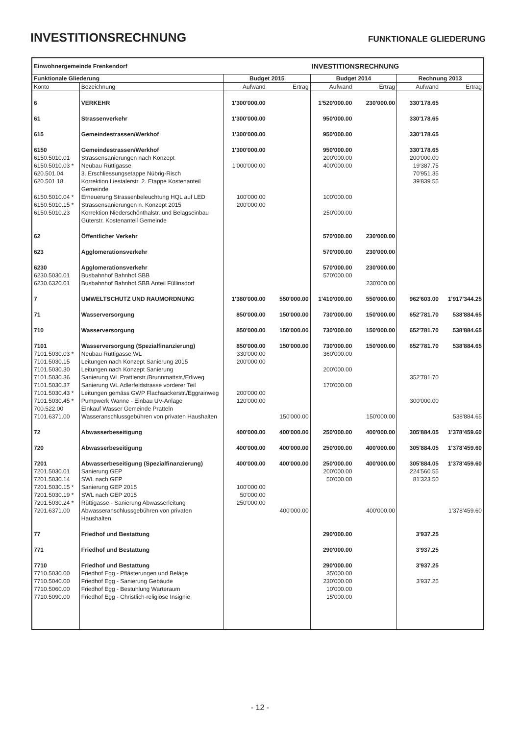INVESTITIONSRECHNUNG
FUNKTIONALE GLIEDERUNG
| Einwohnergemeinde Frenkendorf | | | | INVESTITIONSRECHNUNG | | | |
| Funktionale Gliederung | | Budget 2015 | | Budget 2014 | | Rechnung 2013 | |
| Konto | Bezeichnung | Aufwand | Ertrag | Aufwand | Ertrag | Aufwand | Ertrag |
| 6 | VERKEHR | 1'300'000.00 | | 1'520'000.00 | 230'000.00 | 330'178.65 | |
| 61 | Strassenverkehr | 1'300'000.00 | | 950'000.00 | | 330'178.65 | |
| 615 | Gemeindestrassen/Werkhof | 1'300'000.00 | | 950'000.00 | | 330'178.65 | |
| 6150 | Gemeindestrassen/Werkhof | 1'300'000.00 | | 950'000.00 | | 330'178.65 | |
| 6150.5010.01 | Strassensanierungen nach Konzept | | | 200'000.00 | | 200'000.00 | |
| 6150.5010.03 * | Neubau Rüttigasse | 1'000'000.00 | | 400'000.00 | | 19'387.75 | |
| 620.501.04 | 3. Erschliessungsetappe Nübrig-Risch | | | | | 70'951.35 | |
| 620.501.18 | Korrektion Liestalerstr. 2. Etappe Kostenanteil Gemeinde | | | | | 39'839.55 | |
| 6150.5010.04 * | Erneuerung Strassenbeleuchtung HQL auf LED | 100'000.00 | | 100'000.00 | | | |
| 6150.5010.15 * | Strassensanierungen n. Konzept 2015 | 200'000.00 | | | | | |
| 6150.5010.23 | Korrektion Niederschönthalstr. und Belagseinbau Güterstr. Kostenanteil Gemeinde | | | 250'000.00 | | | |
| 62 | Öffentlicher Verkehr | | | 570'000.00 | 230'000.00 | | |
| 623 | Agglomerationsverkehr | | | 570'000.00 | 230'000.00 | | |
| 6230 | Agglomerationsverkehr | | | 570'000.00 | 230'000.00 | | |
| 6230.5030.01 | Busbahnhof Bahnhof SBB | | | 570'000.00 | | | |
| 6230.6320.01 | Busbahnhof Bahnhof SBB Anteil Füllinsdorf | | | | 230'000.00 | | |
| 7 | UMWELTSCHUTZ UND RAUMORDNUNG | 1'380'000.00 | 550'000.00 | 1'410'000.00 | 550'000.00 | 962'603.00 | 1'917'344.25 |
| 71 | Wasserversorgung | 850'000.00 | 150'000.00 | 730'000.00 | 150'000.00 | 652'781.70 | 538'884.65 |
| 710 | Wasserversorgung | 850'000.00 | 150'000.00 | 730'000.00 | 150'000.00 | 652'781.70 | 538'884.65 |
| 7101 | Wasserversorgung (Spezialfinanzierung) | 850'000.00 | 150'000.00 | 730'000.00 | 150'000.00 | 652'781.70 | 538'884.65 |
| 7101.5030.03 * | Neubau Rüttigasse WL | 330'000.00 | | 360'000.00 | | | |
| 7101.5030.15 | Leitungen nach Konzept Sanierung 2015 | 200'000.00 | | | | | |
| 7101.5030.30 | Leitungen nach Konzept Sanierung | | | 200'000.00 | | | |
| 7101.5030.36 | Sanierung WL Prattlerstr./Brunnmattstr./Erliweg | | | | | 352'781.70 | |
| 7101.5030.37 | Sanierung WL Adlerfeldstrasse vorderer Teil | | | 170'000.00 | | | |
| 7101.5030.43 * | Leitungen gemäss GWP Flachsackerstr./Eggrainweg | 200'000.00 | | | | | |
| 7101.5030.45 * | Pumpwerk Wanne - Einbau UV-Anlage | 120'000.00 | | | | 300'000.00 | |
| 700.522.00 | Einkauf Wasser Gemeinde Pratteln | | | | | | |
| 7101.6371.00 | Wasseranschlussgebühren von privaten Haushalten | | 150'000.00 | | 150'000.00 | | 538'884.65 |
| 72 | Abwasserbeseitigung | 400'000.00 | 400'000.00 | 250'000.00 | 400'000.00 | 305'884.05 | 1'378'459.60 |
| 720 | Abwasserbeseitigung | 400'000.00 | 400'000.00 | 250'000.00 | 400'000.00 | 305'884.05 | 1'378'459.60 |
| 7201 | Abwasserbeseitigung (Spezialfinanzierung) | 400'000.00 | 400'000.00 | 250'000.00 | 400'000.00 | 305'884.05 | 1'378'459.60 |
| 7201.5030.01 | Sanierung GEP | | | 200'000.00 | | 224'560.55 | |
| 7201.5030.14 | SWL nach GEP | | | 50'000.00 | | 81'323.50 | |
| 7201.5030.15 * | Sanierung GEP 2015 | 100'000.00 | | | | | |
| 7201.5030.19 * | SWL nach GEP 2015 | 50'000.00 | | | | | |
| 7201.5030.24 * | Rüttigasse - Sanierung Abwasserleitung | 250'000.00 | | | | | |
| 7201.6371.00 | Abwasseranschlussgebühren von privaten Haushalten | | 400'000.00 | | 400'000.00 | | 1'378'459.60 |
| 77 | Friedhof und Bestattung | | | 290'000.00 | | 3'937.25 | |
| 771 | Friedhof und Bestattung | | | 290'000.00 | | 3'937.25 | |
| 7710 | Friedhof und Bestattung | | | 290'000.00 | | 3'937.25 | |
| 7710.5030.00 | Friedhof Egg - Pflästerungen und Beläge | | | 35'000.00 | | | |
| 7710.5040.00 | Friedhof Egg - Sanierung Gebäude | | | 230'000.00 | | 3'937.25 | |
| 7710.5060.00 | Friedhof Egg - Bestuhlung Warteraum | | | 10'000.00 | | | |
| 7710.5090.00 | Friedhof Egg - Christlich-religiöse Insignie | | | 15'000.00 | | | |
- 12 -